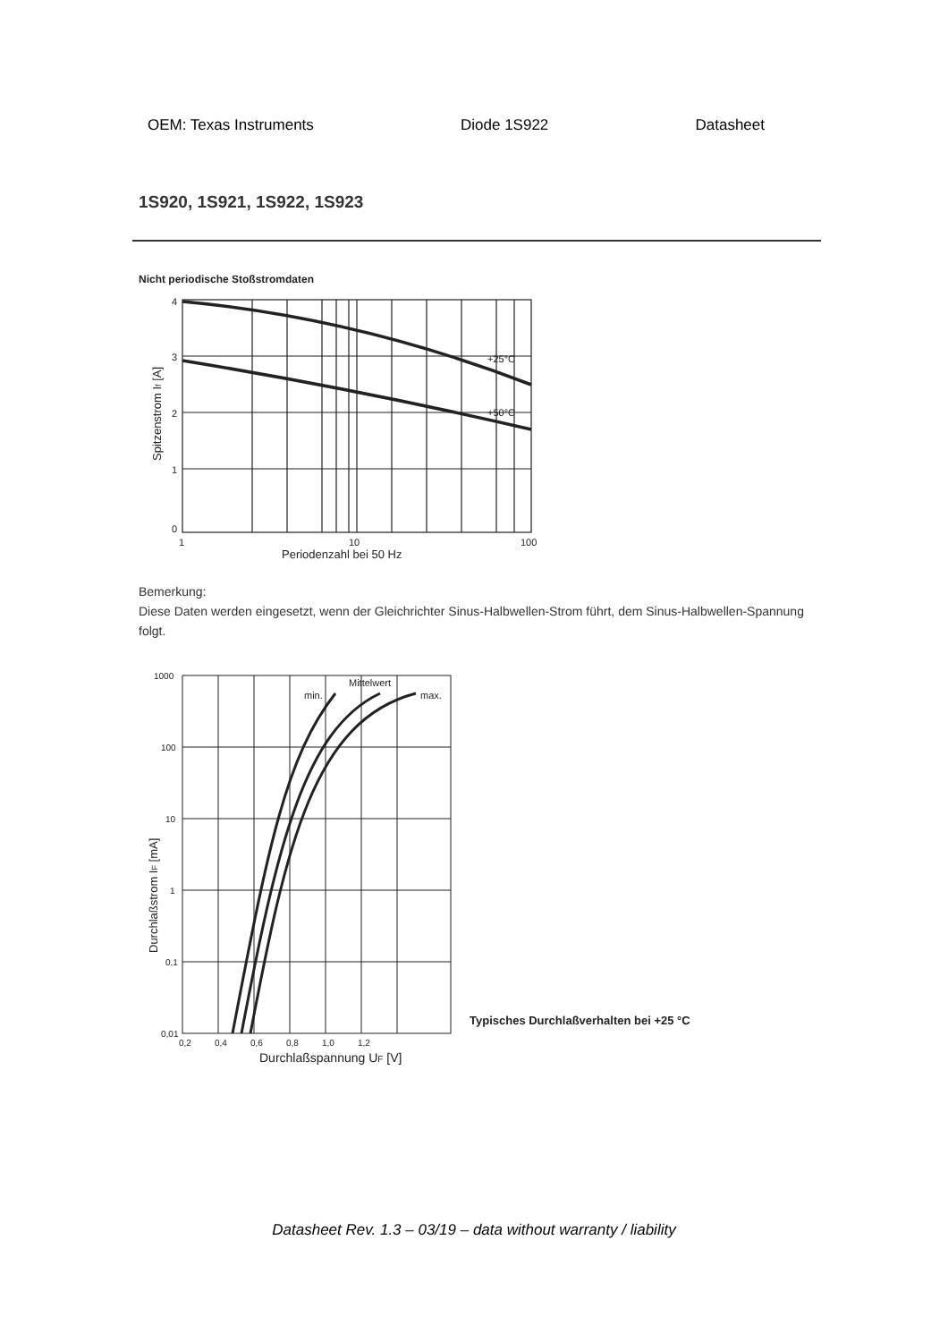OEM: Texas Instruments Diode 1S922 Datasheet
1S920, 1S921, 1S922, 1S923
Nicht periodische Stoßstromdaten
+25°C
+50°C
4
3
2
1
0
1
10
100
Periodenzahl bei 50 Hz
Spitzenstrom If [A]
Bemerkung:
Diese Daten werden eingesetzt, wenn der Gleichrichter Sinus-Halbwellen-Strom führt, dem Sinus-Halbwellen-Spannung folgt.
Mittelwert
min.
max.
1000
100
10
1
0,1
0,01
0,2
0,4
0,6
0,8
1,0
1,2
Durchlaßspannung UF [V]
Durchlaßstrom IF [mA]
Typisches Durchlaßverhalten bei +25 °C
Datasheet Rev. 1.3 – 03/19 – data without warranty / liability